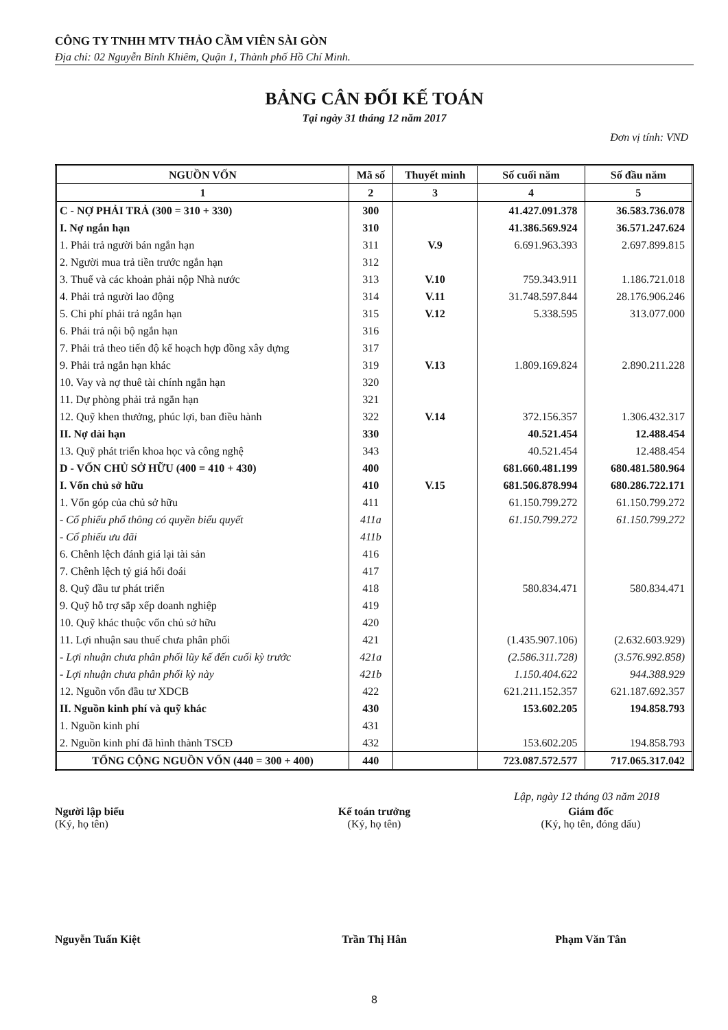CÔNG TY TNHH MTV THẢO CẦM VIÊN SÀI GÒN
Địa chỉ: 02 Nguyễn Bỉnh Khiêm, Quận 1, Thành phố Hồ Chí Minh.
BẢNG CÂN ĐỐI KẾ TOÁN
Tại ngày 31 tháng 12 năm 2017
Đơn vị tính: VND
| NGUỒN VỐN | Mã số | Thuyết minh | Số cuối năm | Số đầu năm |
| --- | --- | --- | --- | --- |
| 1 | 2 | 3 | 4 | 5 |
| C - NỢ PHẢI TRẢ (300 = 310 + 330) | 300 | | 41.427.091.378 | 36.583.736.078 |
| I. Nợ ngắn hạn | 310 | | 41.386.569.924 | 36.571.247.624 |
| 1. Phải trả người bán ngắn hạn | 311 | V.9 | 6.691.963.393 | 2.697.899.815 |
| 2. Người mua trả tiền trước ngắn hạn | 312 | | | |
| 3. Thuế và các khoản phải nộp Nhà nước | 313 | V.10 | 759.343.911 | 1.186.721.018 |
| 4. Phải trả người lao động | 314 | V.11 | 31.748.597.844 | 28.176.906.246 |
| 5. Chi phí phải trả ngắn hạn | 315 | V.12 | 5.338.595 | 313.077.000 |
| 6. Phải trả nội bộ ngắn hạn | 316 | | | |
| 7. Phải trả theo tiến độ kế hoạch hợp đồng xây dựng | 317 | | | |
| 9. Phải trả ngắn hạn khác | 319 | V.13 | 1.809.169.824 | 2.890.211.228 |
| 10. Vay và nợ thuê tài chính ngắn hạn | 320 | | | |
| 11. Dự phòng phải trả ngắn hạn | 321 | | | |
| 12. Quỹ khen thưởng, phúc lợi, ban điều hành | 322 | V.14 | 372.156.357 | 1.306.432.317 |
| II. Nợ dài hạn | 330 | | 40.521.454 | 12.488.454 |
| 13. Quỹ phát triển khoa học và công nghệ | 343 | | 40.521.454 | 12.488.454 |
| D - VỐN CHỦ SỞ HỮU (400 = 410 + 430) | 400 | | 681.660.481.199 | 680.481.580.964 |
| I. Vốn chủ sở hữu | 410 | V.15 | 681.506.878.994 | 680.286.722.171 |
| 1. Vốn góp của chủ sở hữu | 411 | | 61.150.799.272 | 61.150.799.272 |
| - Cổ phiếu phổ thông có quyền biểu quyết | 411a | | 61.150.799.272 | 61.150.799.272 |
| - Cổ phiếu ưu đãi | 411b | | | |
| 6. Chênh lệch đánh giá lại tài sản | 416 | | | |
| 7. Chênh lệch tỷ giá hối đoái | 417 | | | |
| 8. Quỹ đầu tư phát triển | 418 | | 580.834.471 | 580.834.471 |
| 9. Quỹ hỗ trợ sắp xếp doanh nghiệp | 419 | | | |
| 10. Quỹ khác thuộc vốn chủ sở hữu | 420 | | | |
| 11. Lợi nhuận sau thuế chưa phân phối | 421 | | (1.435.907.106) | (2.632.603.929) |
| - Lợi nhuận chưa phân phối lũy kế đến cuối kỳ trước | 421a | | (2.586.311.728) | (3.576.992.858) |
| - Lợi nhuận chưa phân phối kỳ này | 421b | | 1.150.404.622 | 944.388.929 |
| 12. Nguồn vốn đầu tư XDCB | 422 | | 621.211.152.357 | 621.187.692.357 |
| II. Nguồn kinh phí và quỹ khác | 430 | | 153.602.205 | 194.858.793 |
| 1. Nguồn kinh phí | 431 | | | |
| 2. Nguồn kinh phí đã hình thành TSCĐ | 432 | | 153.602.205 | 194.858.793 |
| TỔNG CỘNG NGUỒN VỐN (440 = 300 + 400) | 440 | | 723.087.572.577 | 717.065.317.042 |
Lập, ngày 12 tháng 03 năm 2018
Người lập biểu
(Ký, họ tên)
Nguyễn Tuấn Kiệt
Kế toán trưởng
(Ký, họ tên)
Trần Thị Hân
Giám đốc
(Ký, họ tên, đóng dấu)
Phạm Văn Tân
8